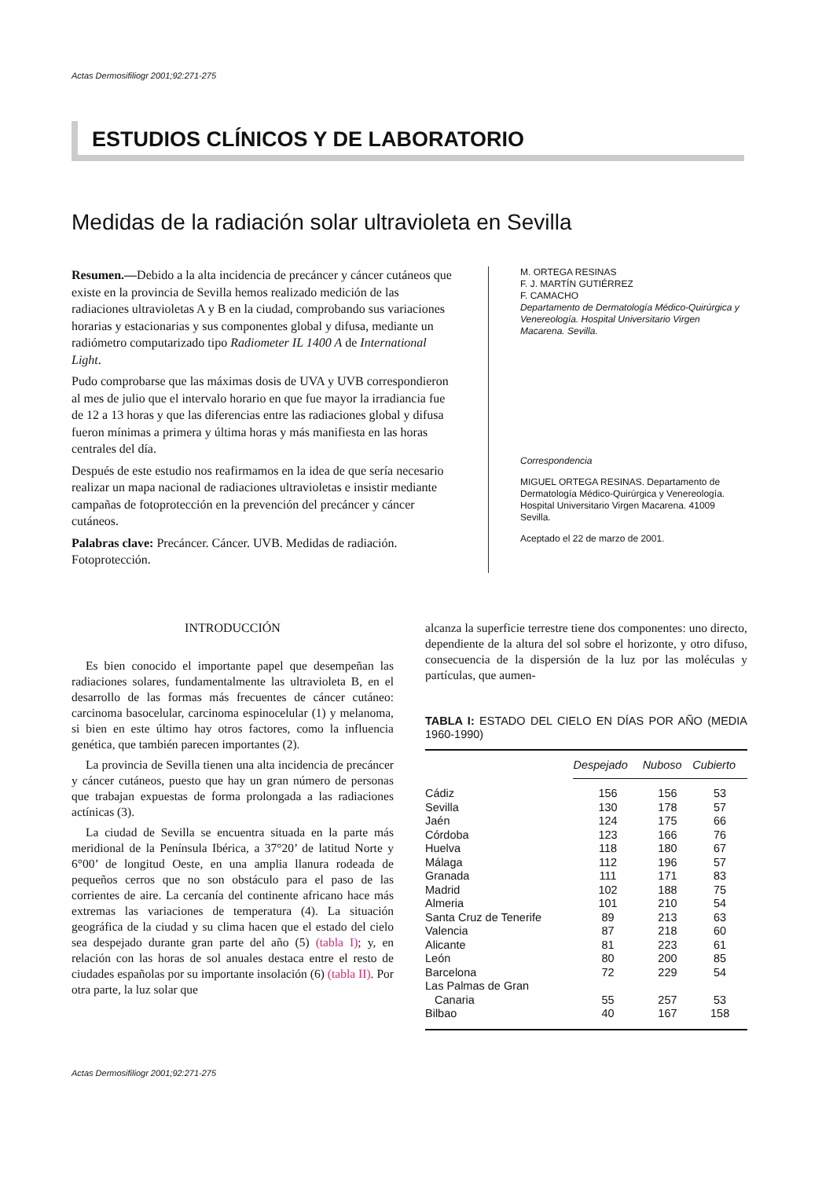Actas Dermosifiliogr 2001;92:271-275
ESTUDIOS CLÍNICOS Y DE LABORATORIO
Medidas de la radiación solar ultravioleta en Sevilla
Resumen.—Debido a la alta incidencia de precáncer y cáncer cutáneos que existe en la provincia de Sevilla hemos realizado medición de las radiaciones ultravioletas A y B en la ciudad, comprobando sus variaciones horarias y estacionarias y sus componentes global y difusa, mediante un radiómetro computarizado tipo Radiometer IL 1400 A de International Light.
Pudo comprobarse que las máximas dosis de UVA y UVB correspondieron al mes de julio que el intervalo horario en que fue mayor la irradiancia fue de 12 a 13 horas y que las diferencias entre las radiaciones global y difusa fueron mínimas a primera y última horas y más manifiesta en las horas centrales del día.
Después de este estudio nos reafirmamos en la idea de que sería necesario realizar un mapa nacional de radiaciones ultravioletas e insistir mediante campañas de fotoprotección en la prevención del precáncer y cáncer cutáneos.
Palabras clave: Precáncer. Cáncer. UVB. Medidas de radiación. Fotoprotección.
M. ORTEGA RESINAS
F. J. MARTÍN GUTIÉRREZ
F. CAMACHO
Departamento de Dermatología Médico-Quirúrgica y Venereología. Hospital Universitario Virgen Macarena. Sevilla.
Correspondencia
MIGUEL ORTEGA RESINAS. Departamento de Dermatología Médico-Quirúrgica y Venereología. Hospital Universitario Virgen Macarena. 41009 Sevilla.
Aceptado el 22 de marzo de 2001.
INTRODUCCIÓN
Es bien conocido el importante papel que desempeñan las radiaciones solares, fundamentalmente las ultravioleta B, en el desarrollo de las formas más frecuentes de cáncer cutáneo: carcinoma basocelular, carcinoma espinocelular (1) y melanoma, si bien en este último hay otros factores, como la influencia genética, que también parecen importantes (2).
La provincia de Sevilla tienen una alta incidencia de precáncer y cáncer cutáneos, puesto que hay un gran número de personas que trabajan expuestas de forma prolongada a las radiaciones actínicas (3).
La ciudad de Sevilla se encuentra situada en la parte más meridional de la Península Ibérica, a 37°20’ de latitud Norte y 6°00’ de longitud Oeste, en una amplia llanura rodeada de pequeños cerros que no son obstáculo para el paso de las corrientes de aire. La cercanía del continente africano hace más extremas las variaciones de temperatura (4). La situación geográfica de la ciudad y su clima hacen que el estado del cielo sea despejado durante gran parte del año (5) (tabla I); y, en relación con las horas de sol anuales destaca entre el resto de ciudades españolas por su importante insolación (6) (tabla II). Por otra parte, la luz solar que
alcanza la superficie terrestre tiene dos componentes: uno directo, dependiente de la altura del sol sobre el horizonte, y otro difuso, consecuencia de la dispersión de la luz por las moléculas y partículas, que aumen-
TABLA I: ESTADO DEL CIELO EN DÍAS POR AÑO (MEDIA 1960-1990)
| | Despejado | Nuboso | Cubierto |
| Cádiz | 156 | 156 | 53 |
| Sevilla | 130 | 178 | 57 |
| Jaén | 124 | 175 | 66 |
| Córdoba | 123 | 166 | 76 |
| Huelva | 118 | 180 | 67 |
| Málaga | 112 | 196 | 57 |
| Granada | 111 | 171 | 83 |
| Madrid | 102 | 188 | 75 |
| Almeria | 101 | 210 | 54 |
| Santa Cruz de Tenerife | 89 | 213 | 63 |
| Valencia | 87 | 218 | 60 |
| Alicante | 81 | 223 | 61 |
| León | 80 | 200 | 85 |
| Barcelona | 72 | 229 | 54 |
| Las Palmas de Gran Canaria | 55 | 257 | 53 |
| Bilbao | 40 | 167 | 158 |
Actas Dermosifiliogr 2001;92:271-275